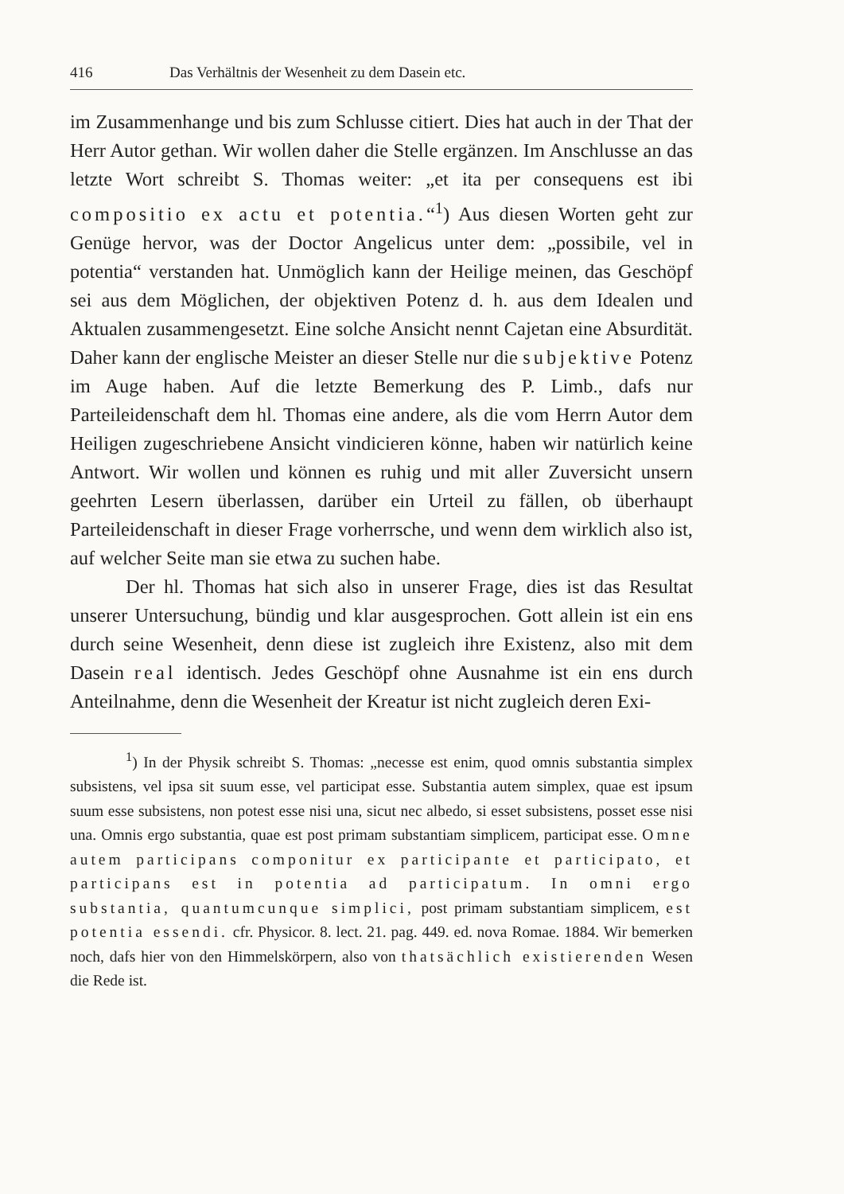416 Das Verhältnis der Wesenheit zu dem Dasein etc.
im Zusammenhange und bis zum Schlusse citiert. Dies hat auch in der That der Herr Autor gethan. Wir wollen daher die Stelle ergänzen. Im Anschlusse an das letzte Wort schreibt S. Thomas weiter: „et ita per consequens est ibi compositio ex actu et potentia.“<sup>1</sup>) Aus diesen Worten geht zur Genüge hervor, was der Doctor Angelicus unter dem: „possibile, vel in potentia“ verstanden hat. Unmöglich kann der Heilige meinen, das Geschöpf sei aus dem Möglichen, der objektiven Potenz d. h. aus dem Idealen und Aktualen zusammengesetzt. Eine solche Ansicht nennt Cajetan eine Absurdität. Daher kann der englische Meister an dieser Stelle nur die subjektive Potenz im Auge haben. Auf die letzte Bemerkung des P. Limb., dafs nur Parteileidenschaft dem hl. Thomas eine andere, als die vom Herrn Autor dem Heiligen zugeschriebene Ansicht vindicieren könne, haben wir natürlich keine Antwort. Wir wollen und können es ruhig und mit aller Zuversicht unsern geehrten Lesern überlassen, darüber ein Urteil zu fällen, ob überhaupt Parteileidenschaft in dieser Frage vorherrsche, und wenn dem wirklich also ist, auf welcher Seite man sie etwa zu suchen habe.
Der hl. Thomas hat sich also in unserer Frage, dies ist das Resultat unserer Untersuchung, bündig und klar ausgesprochen. Gott allein ist ein ens durch seine Wesenheit, denn diese ist zugleich ihre Existenz, also mit dem Dasein real identisch. Jedes Geschöpf ohne Ausnahme ist ein ens durch Anteilnahme, denn die Wesenheit der Kreatur ist nicht zugleich deren Exi-
<sup>1</sup>) In der Physik schreibt S. Thomas: „necesse est enim, quod omnis substantia simplex subsistens, vel ipsa sit suum esse, vel participat esse. Substantia autem simplex, quae est ipsum suum esse subsistens, non potest esse nisi una, sicut nec albedo, si esset subsistens, posset esse nisi una. Omnis ergo substantia, quae est post primam substantiam simplicem, participat esse. Omne autem participans componitur ex participante et participato, et participans est in potentia ad participatum. In omni ergo substantia, quantumcunque simplici, post primam substantiam simplicem, est potentia essendi. cfr. Physicor. 8. lect. 21. pag. 449. ed. nova Romae. 1884. Wir bemerken noch, dafs hier von den Himmelskörpern, also von thatsächlich existierenden Wesen die Rede ist.